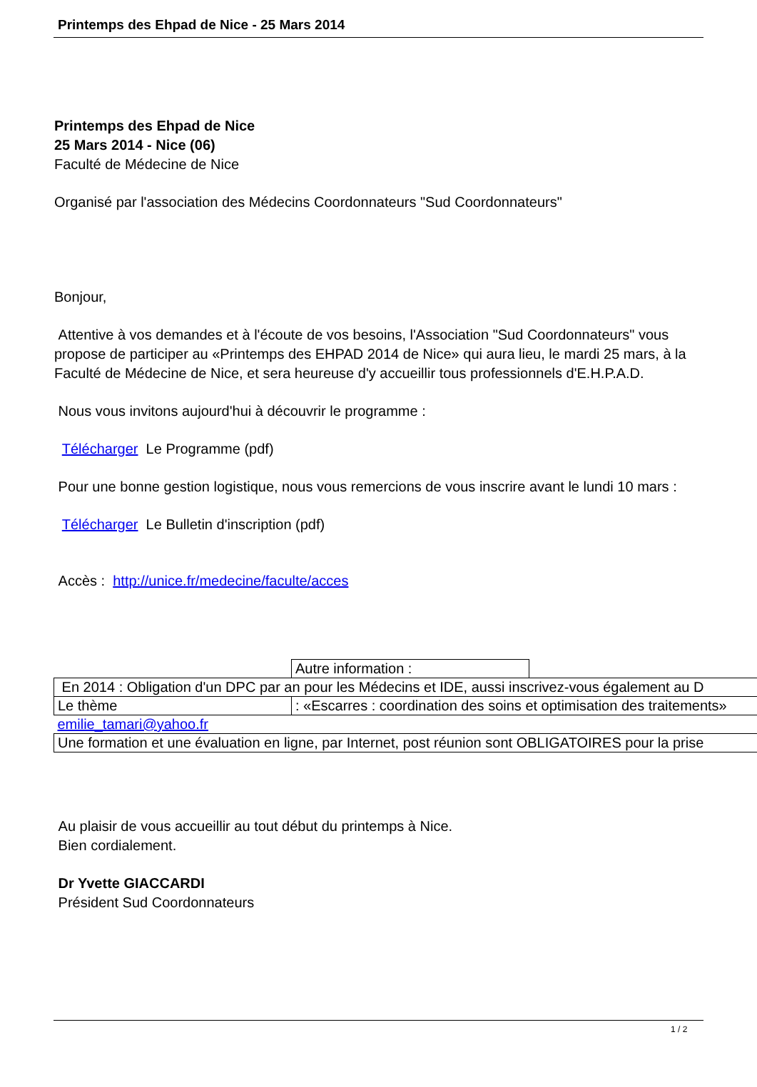Printemps des Ehpad de Nice - 25 Mars 2014
Printemps des Ehpad de Nice
25 Mars 2014 - Nice (06)
Faculté de Médecine de Nice
Organisé par l'association des Médecins Coordonnateurs "Sud Coordonnateurs"
Bonjour,
Attentive à vos demandes et à l'écoute de vos besoins, l'Association "Sud Coordonnateurs" vous propose de participer au «Printemps des EHPAD 2014 de Nice» qui aura lieu, le mardi 25 mars, à la Faculté de Médecine de Nice, et sera heureuse d'y accueillir tous professionnels d'E.H.P.A.D.
Nous vous invitons aujourd'hui à découvrir le programme :
Télécharger Le Programme (pdf)
Pour une bonne gestion logistique, nous vous remercions de vous inscrire avant le lundi 10 mars :
Télécharger Le Bulletin d'inscription (pdf)
Accès : http://unice.fr/medecine/faculte/acces
| | Autre information : | |
| En 2014 : Obligation d'un DPC par an pour les Médecins et IDE, aussi inscrivez-vous également au D | | |
| Le thème | : «Escarres : coordination des soins et optimisation des traitements» | |
| emilie_tamari@yahoo.fr | | |
| Une formation et une évaluation en ligne, par Internet, post réunion sont OBLIGATOIRES pour la prise | | |
Au plaisir de vous accueillir au tout début du printemps à Nice.
Bien cordialement.
Dr Yvette GIACCARDI
Président Sud Coordonnateurs
1 / 2